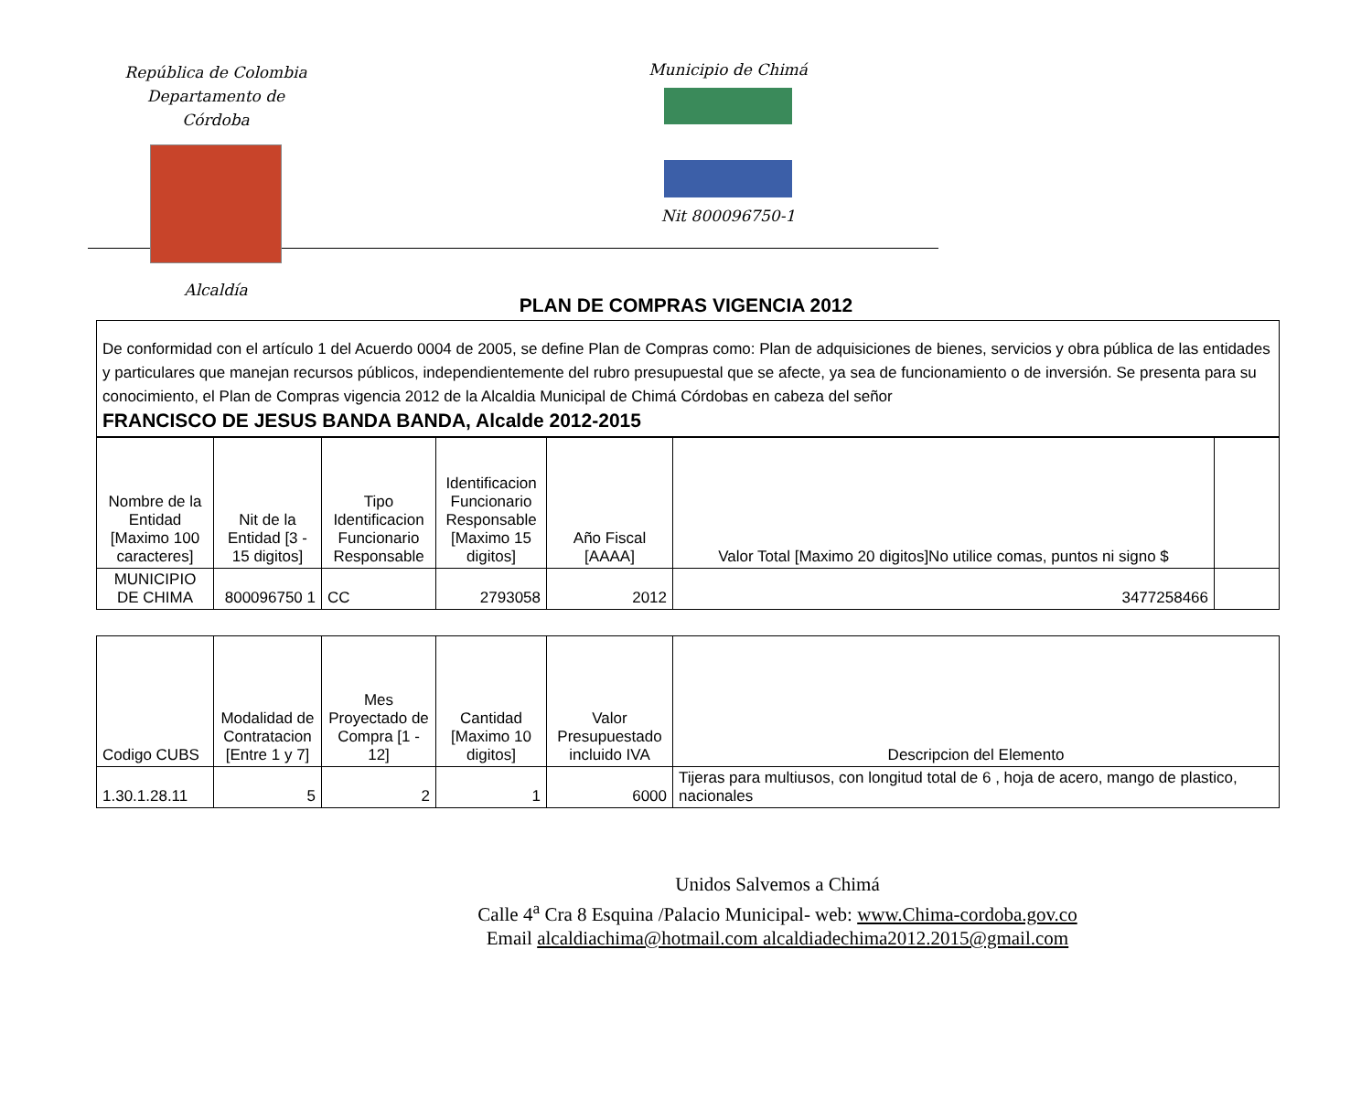República de Colombia
Departamento de Córdoba
Alcaldía
Municipio de Chimá
Nit 800096750-1
PLAN DE COMPRAS VIGENCIA 2012
De conformidad con el artículo 1 del Acuerdo 0004 de 2005, se define Plan de Compras como: Plan de adquisiciones de bienes, servicios y obra pública de las entidades y particulares que manejan recursos públicos, independientemente del rubro presupuestal que se afecte, ya sea de funcionamiento o de inversión. Se presenta para su conocimiento, el Plan de Compras vigencia 2012 de la Alcaldia Municipal de Chimá Córdobas en cabeza del señor
FRANCISCO DE JESUS BANDA BANDA, Alcalde 2012-2015
| Nombre de la Entidad [Maximo 100 caracteres] | Nit de la Entidad [3 - 15 digitos] | Tipo Identificacion Funcionario Responsable | Identificacion Funcionario Responsable [Maximo 15 digitos] | Año Fiscal [AAAA] | Valor Total [Maximo 20 digitos]No utilice comas, puntos ni signo $ | |
| --- | --- | --- | --- | --- | --- | --- |
| MUNICIPIO DE CHIMA | 800096750 1 | CC | 2793058 | 2012 | 3477258466 | |
| Codigo CUBS | Modalidad de Contratacion [Entre 1 y 7] | Mes Proyectado de Compra [1 - 12] | Cantidad [Maximo 10 digitos] | Valor Presupuestado incluido IVA | Descripcion del Elemento |
| --- | --- | --- | --- | --- | --- |
| 1.30.1.28.11 | 5 | 2 | 1 | 6000 | Tijeras para multiusos, con longitud total de 6 , hoja de acero, mango de plastico, nacionales |
Unidos Salvemos a Chimá
Calle 4<sup>a</sup> Cra 8 Esquina /Palacio Municipal- web: www.Chima-cordoba.gov.co
Email alcaldiachima@hotmail.com alcaldiadechima2012.2015@gmail.com